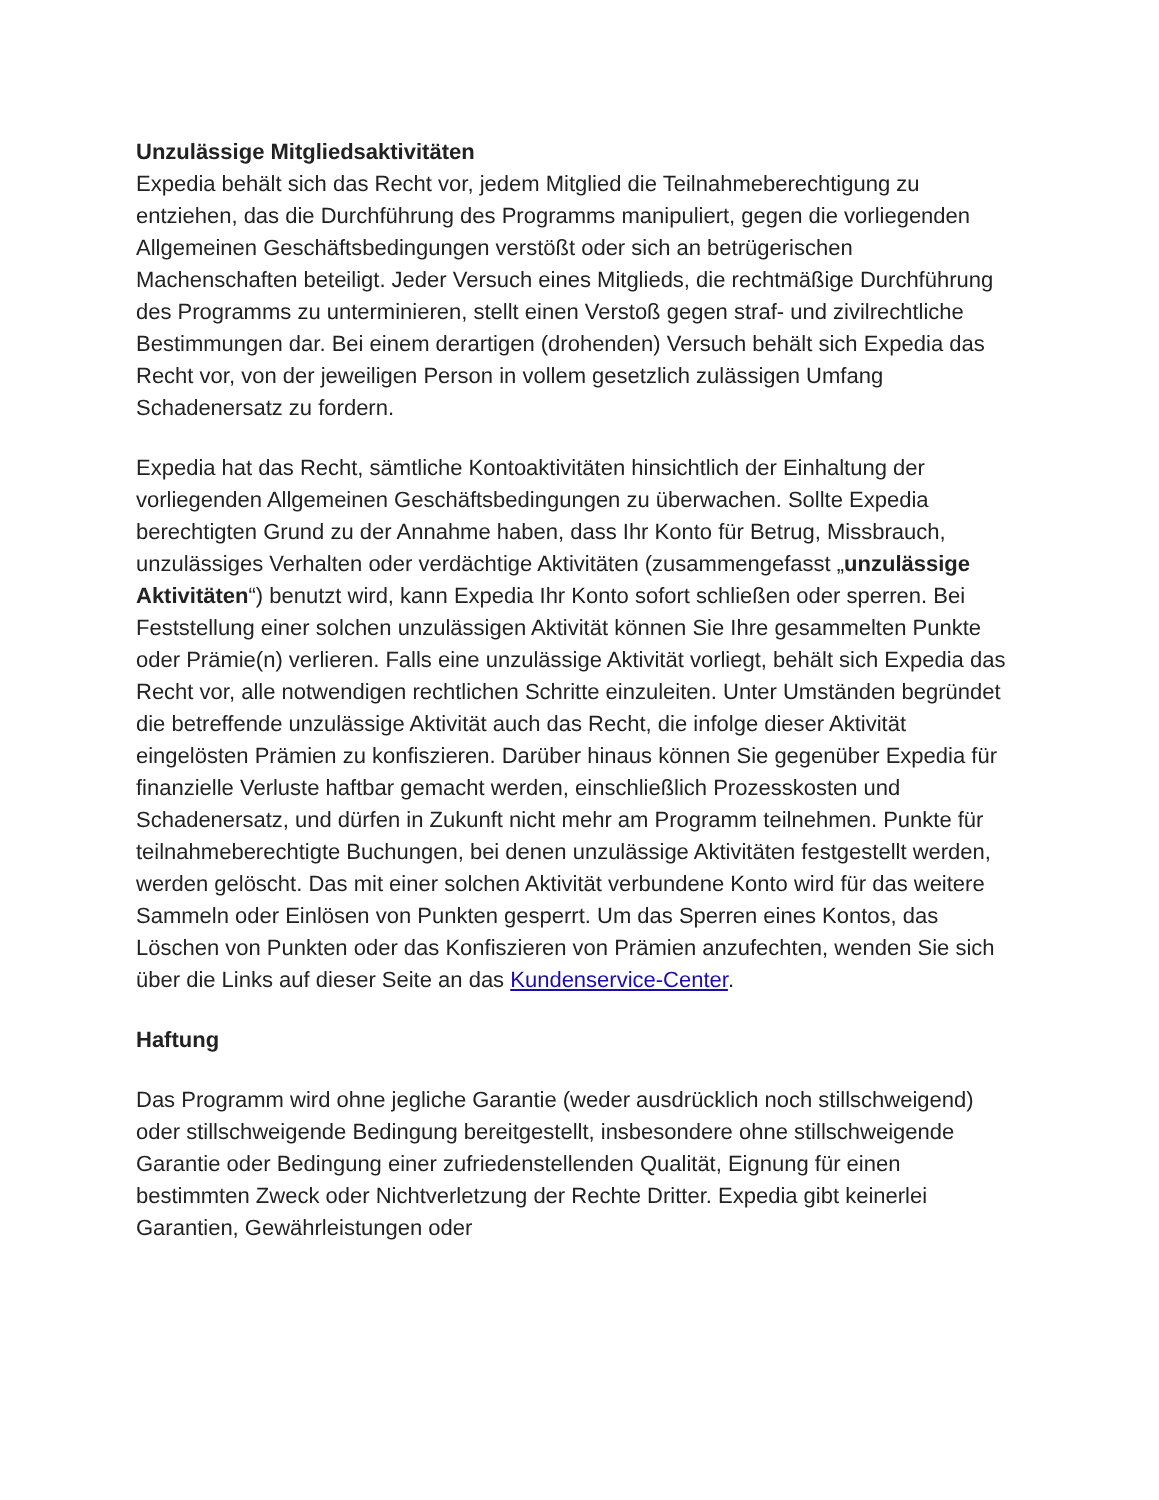Unzulässige Mitgliedsaktivitäten
Expedia behält sich das Recht vor, jedem Mitglied die Teilnahmeberechtigung zu entziehen, das die Durchführung des Programms manipuliert, gegen die vorliegenden Allgemeinen Geschäftsbedingungen verstößt oder sich an betrügerischen Machenschaften beteiligt. Jeder Versuch eines Mitglieds, die rechtmäßige Durchführung des Programms zu unterminieren, stellt einen Verstoß gegen straf- und zivilrechtliche Bestimmungen dar. Bei einem derartigen (drohenden) Versuch behält sich Expedia das Recht vor, von der jeweiligen Person in vollem gesetzlich zulässigen Umfang Schadenersatz zu fordern.
Expedia hat das Recht, sämtliche Kontoaktivitäten hinsichtlich der Einhaltung der vorliegenden Allgemeinen Geschäftsbedingungen zu überwachen. Sollte Expedia berechtigten Grund zu der Annahme haben, dass Ihr Konto für Betrug, Missbrauch, unzulässiges Verhalten oder verdächtige Aktivitäten (zusammengefasst „unzulässige Aktivitäten“) benutzt wird, kann Expedia Ihr Konto sofort schließen oder sperren. Bei Feststellung einer solchen unzulässigen Aktivität können Sie Ihre gesammelten Punkte oder Prämie(n) verlieren. Falls eine unzulässige Aktivität vorliegt, behält sich Expedia das Recht vor, alle notwendigen rechtlichen Schritte einzuleiten. Unter Umständen begründet die betreffende unzulässige Aktivität auch das Recht, die infolge dieser Aktivität eingelösten Prämien zu konfiszieren. Darüber hinaus können Sie gegenüber Expedia für finanzielle Verluste haftbar gemacht werden, einschließlich Prozesskosten und Schadenersatz, und dürfen in Zukunft nicht mehr am Programm teilnehmen. Punkte für teilnahmeberechtigte Buchungen, bei denen unzulässige Aktivitäten festgestellt werden, werden gelöscht. Das mit einer solchen Aktivität verbundene Konto wird für das weitere Sammeln oder Einlösen von Punkten gesperrt. Um das Sperren eines Kontos, das Löschen von Punkten oder das Konfiszieren von Prämien anzufechten, wenden Sie sich über die Links auf dieser Seite an das Kundenservice-Center.
Haftung
Das Programm wird ohne jegliche Garantie (weder ausdrücklich noch stillschweigend) oder stillschweigende Bedingung bereitgestellt, insbesondere ohne stillschweigende Garantie oder Bedingung einer zufriedenstellenden Qualität, Eignung für einen bestimmten Zweck oder Nichtverletzung der Rechte Dritter. Expedia gibt keinerlei Garantien, Gewährleistungen oder